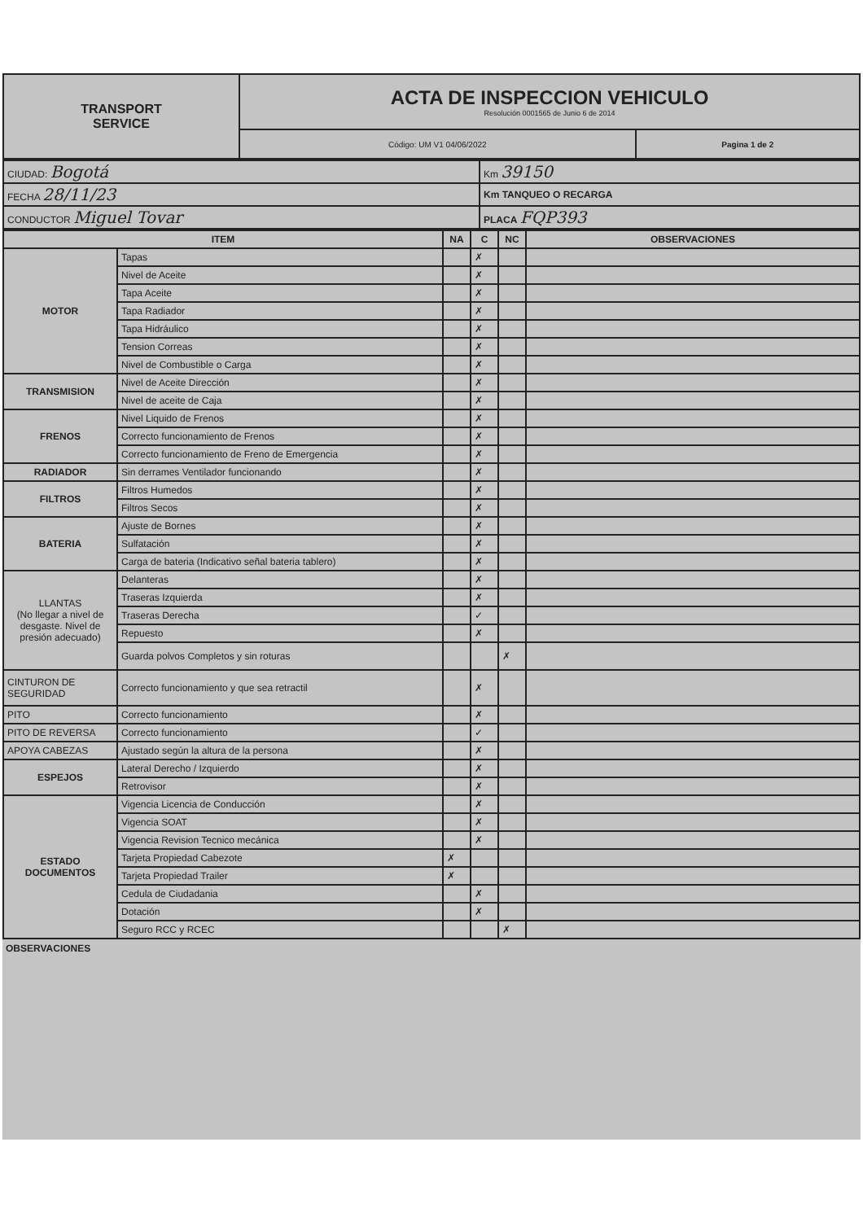| TRANSPORT SERVICE | ACTA DE INSPECCION VEHICULO Resolución 0001565 de Junio 6 de 2014 | |
| | Código: UM V1 04/06/2022 | Pagina 1 de 2 |
| CIUDAD: Bogotá | Km 39150 |
| FECHA 28/11/23 | Km TANQUEO O RECARGA |
| CONDUCTOR Miguel Tovar | PLACA FQP393 |
| ITEM | | NA | C | NC | OBSERVACIONES |
| --- | --- | --- | --- | --- | --- |
| MOTOR | Tapas | | ✗ | | |
| | Nivel de Aceite | | ✗ | | |
| | Tapa Aceite | | ✗ | | |
| | Tapa Radiador | | ✗ | | |
| | Tapa Hidráulico | | ✗ | | |
| | Tension Correas | | ✗ | | |
| | Nivel de Combustible o Carga | | ✗ | | |
| TRANSMISION | Nivel de Aceite Dirección | | ✗ | | |
| | Nivel de aceite de Caja | | ✗ | | |
| FRENOS | Nivel Liquido de Frenos | | ✗ | | |
| | Correcto funcionamiento de Frenos | | ✗ | | |
| | Correcto funcionamiento de Freno de Emergencia | | ✗ | | |
| RADIADOR | Sin derrames Ventilador funcionando | | ✗ | | |
| FILTROS | Filtros Humedos | | ✗ | | |
| | Filtros Secos | | ✗ | | |
| BATERIA | Ajuste de Bornes | | ✗ | | |
| | Sulfatación | | ✗ | | |
| | Carga de bateria (Indicativo señal bateria tablero) | | ✗ | | |
| LLANTAS (No llegar a nivel de desgaste. Nivel de presión adecuado) | Delanteras | | ✗ | | |
| | Traseras Izquierda | | ✗ | | |
| | Traseras Derecha | | ✓ | | |
| | Repuesto | | ✗ | | |
| | Guarda polvos Completos y sin roturas | | | ✗ | |
| CINTURON DE SEGURIDAD | Correcto funcionamiento y que sea retractil | | ✗ | | |
| PITO | Correcto funcionamiento | | ✗ | | |
| PITO DE REVERSA | Correcto funcionamiento | | ✓ | | |
| APOYA CABEZAS | Ajustado según la altura de la persona | | ✗ | | |
| ESPEJOS | Lateral Derecho / Izquierdo | | ✗ | | |
| | Retrovisor | | ✗ | | |
| ESTADO DOCUMENTOS | Vigencia Licencia de Conducción | | ✗ | | |
| | Vigencia SOAT | | ✗ | | |
| | Vigencia Revision Tecnico mecánica | | ✗ | | |
| | Tarjeta Propiedad Cabezote | ✗ | | | |
| | Tarjeta Propiedad Trailer | ✗ | | | |
| | Cedula de Ciudadania | | ✗ | | |
| | Dotación | | ✗ | | |
| | Seguro RCC y RCEC | | | ✗ | |
OBSERVACIONES